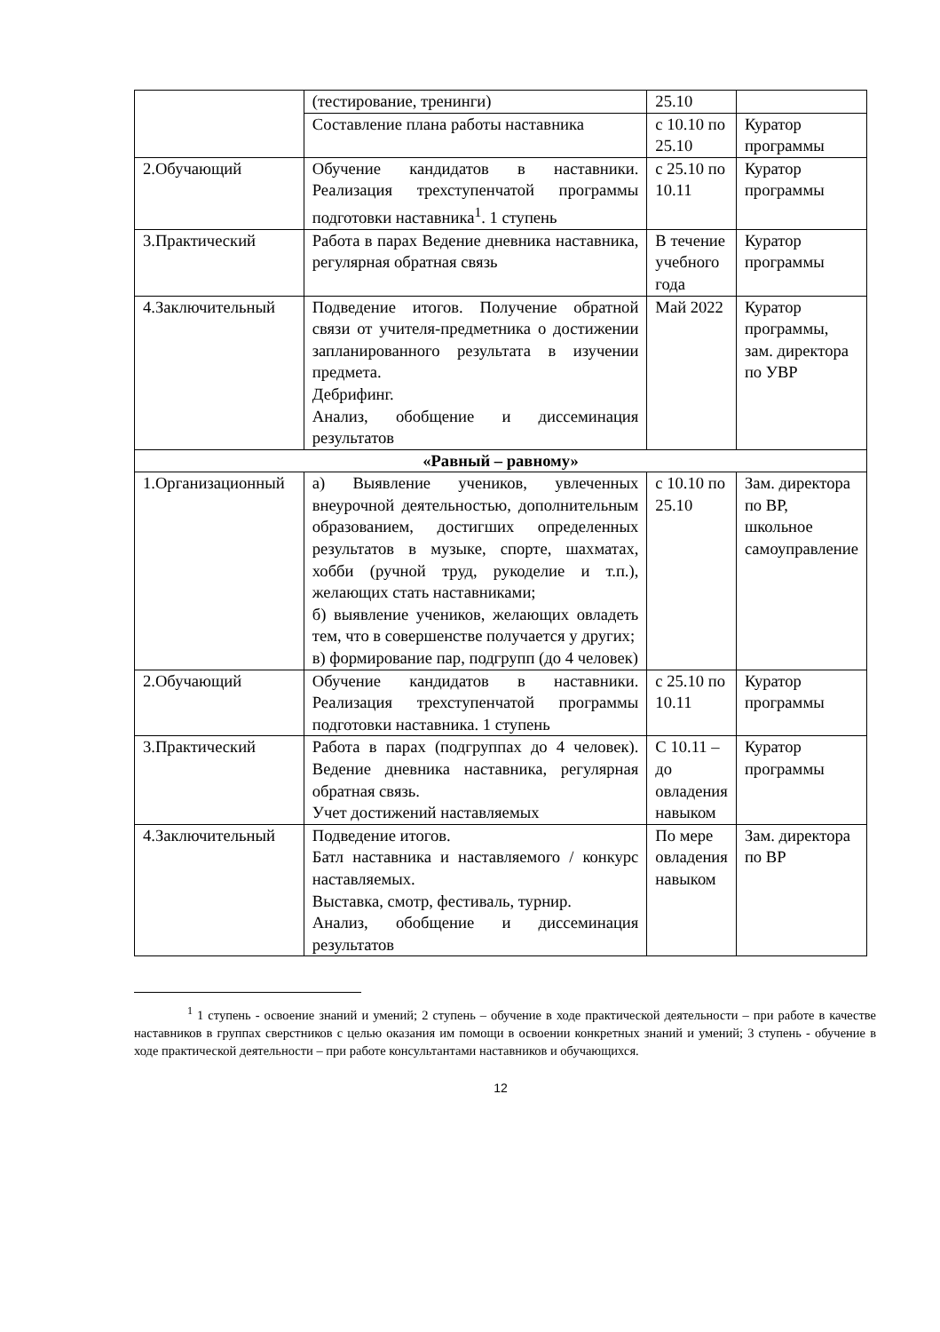| | (тестирование, тренинги) | 25.10 | |
| | Составление плана работы наставника | с 10.10 по 25.10 | Куратор программы |
| 2.Обучающий | Обучение кандидатов в наставники. Реализация трехступенчатой программы подготовки наставника<sup>1</sup>. 1 ступень | с 25.10 по 10.11 | Куратор программы |
| 3.Практический | Работа в парах Ведение дневника наставника, регулярная обратная связь | В течение учебного года | Куратор программы |
| 4.Заключительный | Подведение итогов. Получение обратной связи от учителя-предметника о достижении запланированного результата в изучении предмета. Дебрифинг. Анализ, обобщение и диссеминация результатов | Май 2022 | Куратор программы, зам. директора по УВР |
| «Равный – равному» | | | |
| 1.Организационный | а) Выявление учеников, увлеченных внеурочной деятельностью, дополнительным образованием, достигших определенных результатов в музыке, спорте, шахматах, хобби (ручной труд, рукоделие и т.п.), желающих стать наставниками; б) выявление учеников, желающих овладеть тем, что в совершенстве получается у других; в) формирование пар, подгрупп (до 4 человек) | с 10.10 по 25.10 | Зам. директора по ВР, школьное самоуправление |
| 2.Обучающий | Обучение кандидатов в наставники. Реализация трехступенчатой программы подготовки наставника. 1 ступень | с 25.10 по 10.11 | Куратор программы |
| 3.Практический | Работа в парах (подгруппах до 4 человек). Ведение дневника наставника, регулярная обратная связь. Учет достижений наставляемых | С 10.11 – до овладения навыком | Куратор программы |
| 4.Заключительный | Подведение итогов. Батл наставника и наставляемого / конкурс наставляемых. Выставка, смотр, фестиваль, турнир. Анализ, обобщение и диссеминация результатов | По мере овладения навыком | Зам. директора по ВР |
<sup>1</sup> 1 ступень - освоение знаний и умений; 2 ступень – обучение в ходе практической деятельности – при работе в качестве наставников в группах сверстников с целью оказания им помощи в освоении конкретных знаний и умений; 3 ступень - обучение в ходе практической деятельности – при работе консультантами наставников и обучающихся.
12